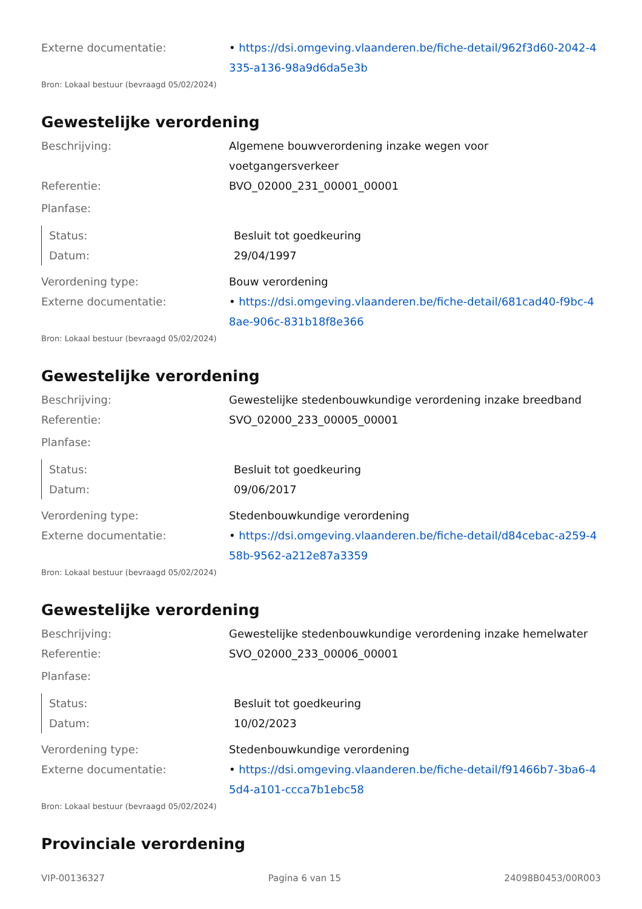Externe documentatie: • https://dsi.omgeving.vlaanderen.be/fiche-detail/962f3d60-2042-4335-a136-98a9d6da5e3b
Bron: Lokaal bestuur (bevraagd 05/02/2024)
Gewestelijke verordening
Beschrijving: Algemene bouwverordening inzake wegen voor voetgangersverkeer
Referentie: BVO_02000_231_00001_00001
Planfase:
Status: Besluit tot goedkeuring
Datum: 29/04/1997
Verordening type: Bouw verordening
Externe documentatie: • https://dsi.omgeving.vlaanderen.be/fiche-detail/681cad40-f9bc-48ae-906c-831b18f8e366
Bron: Lokaal bestuur (bevraagd 05/02/2024)
Gewestelijke verordening
Beschrijving: Gewestelijke stedenbouwkundige verordening inzake breedband
Referentie: SVO_02000_233_00005_00001
Planfase:
Status: Besluit tot goedkeuring
Datum: 09/06/2017
Verordening type: Stedenbouwkundige verordening
Externe documentatie: • https://dsi.omgeving.vlaanderen.be/fiche-detail/d84cebac-a259-458b-9562-a212e87a3359
Bron: Lokaal bestuur (bevraagd 05/02/2024)
Gewestelijke verordening
Beschrijving: Gewestelijke stedenbouwkundige verordening inzake hemelwater
Referentie: SVO_02000_233_00006_00001
Planfase:
Status: Besluit tot goedkeuring
Datum: 10/02/2023
Verordening type: Stedenbouwkundige verordening
Externe documentatie: • https://dsi.omgeving.vlaanderen.be/fiche-detail/f91466b7-3ba6-45d4-a101-ccca7b1ebc58
Bron: Lokaal bestuur (bevraagd 05/02/2024)
Provinciale verordening
VIP-00136327 Pagina 6 van 15 24098B0453/00R003